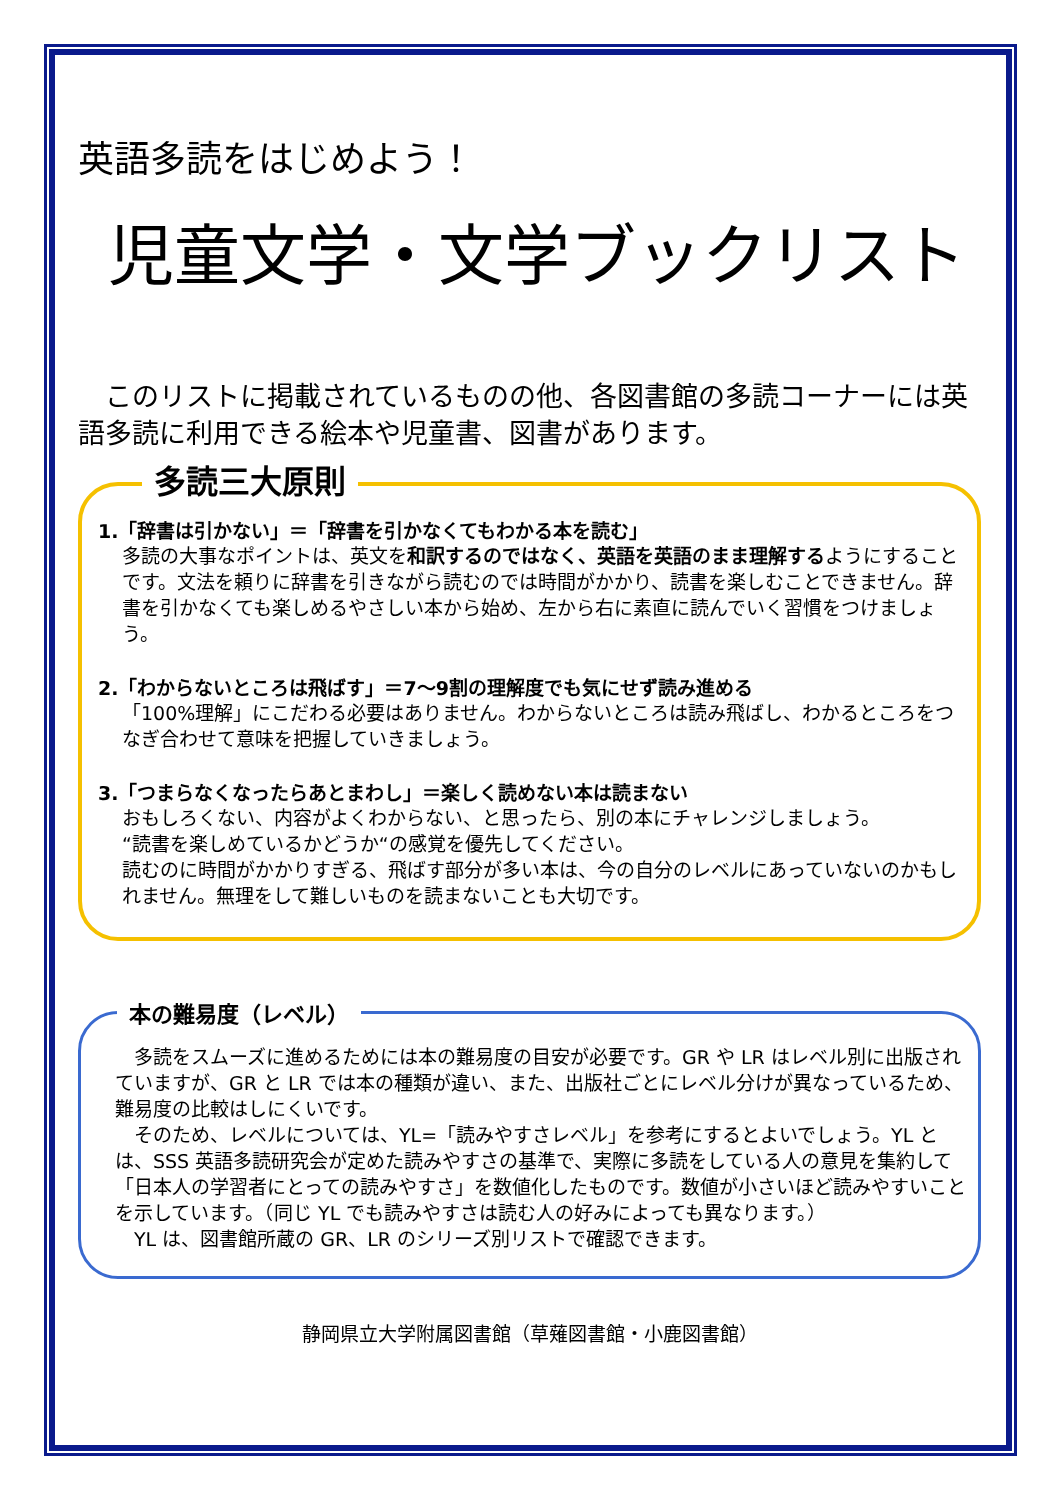英語多読をはじめよう！
児童文学・文学ブックリスト
このリストに掲載されているものの他、各図書館の多読コーナーには英語多読に利用できる絵本や児童書、図書があります。
多読三大原則
1.「辞書は引かない」＝「辞書を引かなくてもわかる本を読む」
多読の大事なポイントは、英文を和訳するのではなく、英語を英語のまま理解するようにすることです。文法を頼りに辞書を引きながら読むのでは時間がかかり、読書を楽しむことできません。辞書を引かなくても楽しめるやさしい本から始め、左から右に素直に読んでいく習慣をつけましょう。
2.「わからないところは飛ばす」＝7～9割の理解度でも気にせず読み進める
「100%理解」にこだわる必要はありません。わからないところは読み飛ばし、わかるところをつなぎ合わせて意味を把握していきましょう。
3.「つまらなくなったらあとまわし」＝楽しく読めない本は読まない
おもしろくない、内容がよくわからない、と思ったら、別の本にチャレンジしましょう。
“読書を楽しめているかどうか“の感覚を優先してください。
読むのに時間がかかりすぎる、飛ばす部分が多い本は、今の自分のレベルにあっていないのかもしれません。無理をして難しいものを読まないことも大切です。
本の難易度（レベル）
　多読をスムーズに進めるためには本の難易度の目安が必要です。GR や LR はレベル別に出版されていますが、GR と LR では本の種類が違い、また、出版社ごとにレベル分けが異なっているため、難易度の比較はしにくいです。
　そのため、レベルについては、YL=「読みやすさレベル」を参考にするとよいでしょう。YL とは、SSS 英語多読研究会が定めた読みやすさの基準で、実際に多読をしている人の意見を集約して「日本人の学習者にとっての読みやすさ」を数値化したものです。数値が小さいほど読みやすいことを示しています。（同じ YL でも読みやすさは読む人の好みによっても異なります。）
　YL は、図書館所蔵の GR、LR のシリーズ別リストで確認できます。
静岡県立大学附属図書館（草薙図書館・小鹿図書館）